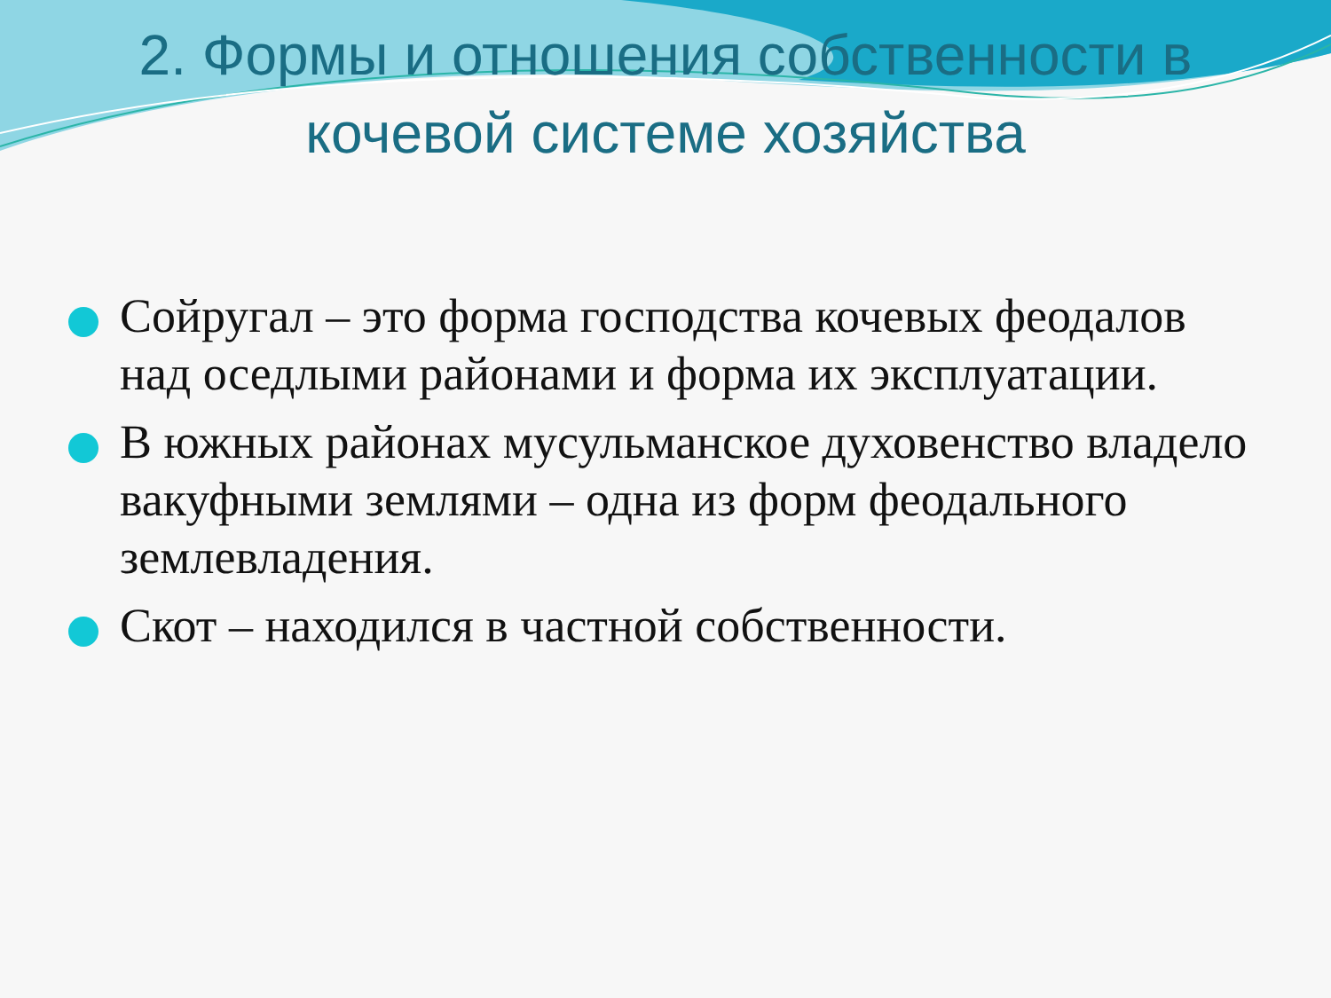2. Формы и отношения собственности в кочевой системе хозяйства
Сойругал – это форма господства кочевых феодалов над оседлыми районами и форма их эксплуатации.
В южных районах мусульманское духовенство владело вакуфными землями – одна из форм феодального землевладения.
Скот – находился в частной собственности.